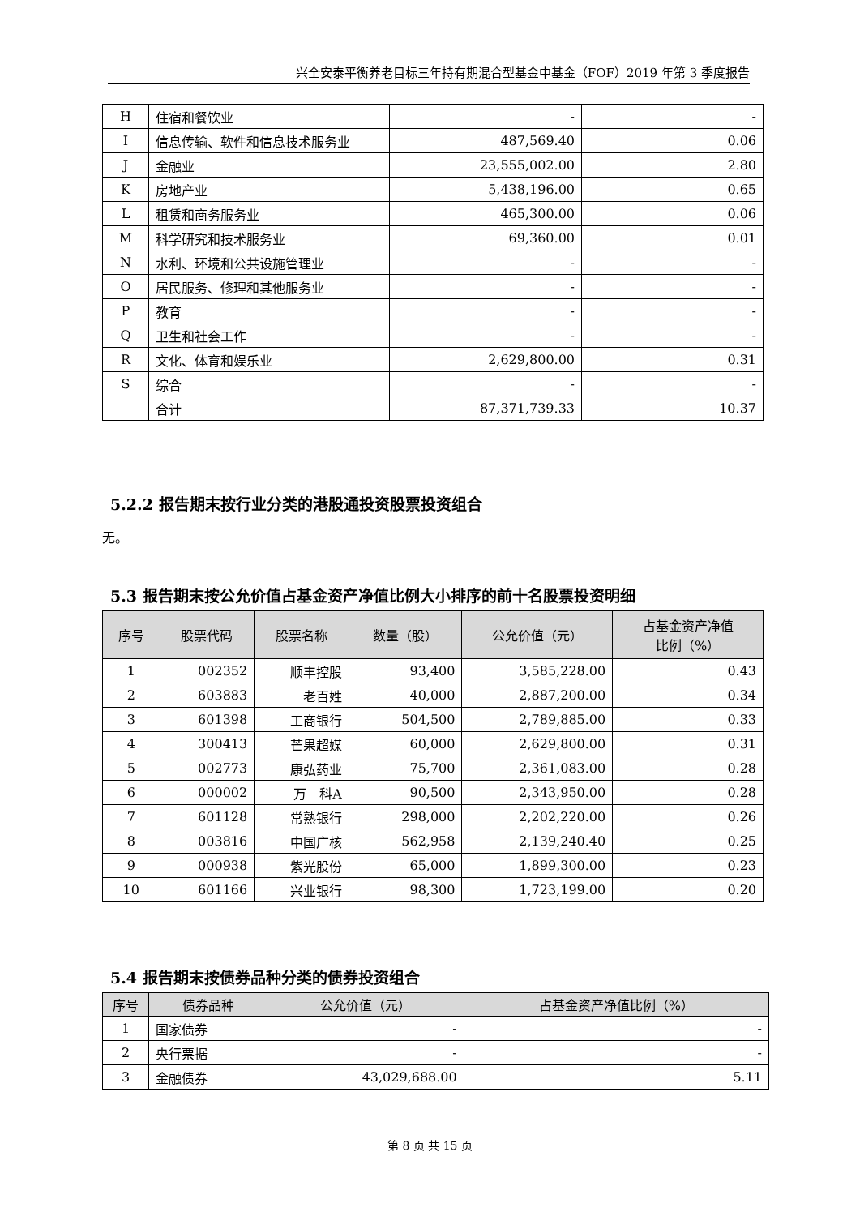兴全安泰平衡养老目标三年持有期混合型基金中基金（FOF）2019 年第 3 季度报告
| H | 住宿和餐饮业 | - | - |
| I | 信息传输、软件和信息技术服务业 | 487,569.40 | 0.06 |
| J | 金融业 | 23,555,002.00 | 2.80 |
| K | 房地产业 | 5,438,196.00 | 0.65 |
| L | 租赁和商务服务业 | 465,300.00 | 0.06 |
| M | 科学研究和技术服务业 | 69,360.00 | 0.01 |
| N | 水利、环境和公共设施管理业 | - | - |
| O | 居民服务、修理和其他服务业 | - | - |
| P | 教育 | - | - |
| Q | 卫生和社会工作 | - | - |
| R | 文化、体育和娱乐业 | 2,629,800.00 | 0.31 |
| S | 综合 | - | - |
| | 合计 | 87,371,739.33 | 10.37 |
5.2.2 报告期末按行业分类的港股通投资股票投资组合
无。
5.3 报告期末按公允价值占基金资产净值比例大小排序的前十名股票投资明细
| 序号 | 股票代码 | 股票名称 | 数量（股） | 公允价值（元） | 占基金资产净值 比例（%） |
| --- | --- | --- | --- | --- | --- |
| 1 | 002352 | 顺丰控股 | 93,400 | 3,585,228.00 | 0.43 |
| 2 | 603883 | 老百姓 | 40,000 | 2,887,200.00 | 0.34 |
| 3 | 601398 | 工商银行 | 504,500 | 2,789,885.00 | 0.33 |
| 4 | 300413 | 芒果超媒 | 60,000 | 2,629,800.00 | 0.31 |
| 5 | 002773 | 康弘药业 | 75,700 | 2,361,083.00 | 0.28 |
| 6 | 000002 | 万 科A | 90,500 | 2,343,950.00 | 0.28 |
| 7 | 601128 | 常熟银行 | 298,000 | 2,202,220.00 | 0.26 |
| 8 | 003816 | 中国广核 | 562,958 | 2,139,240.40 | 0.25 |
| 9 | 000938 | 紫光股份 | 65,000 | 1,899,300.00 | 0.23 |
| 10 | 601166 | 兴业银行 | 98,300 | 1,723,199.00 | 0.20 |
5.4 报告期末按债券品种分类的债券投资组合
| 序号 | 债券品种 | 公允价值（元） | 占基金资产净值比例（%） |
| --- | --- | --- | --- |
| 1 | 国家债券 | - | - |
| 2 | 央行票据 | - | - |
| 3 | 金融债券 | 43,029,688.00 | 5.11 |
第 8 页 共 15 页